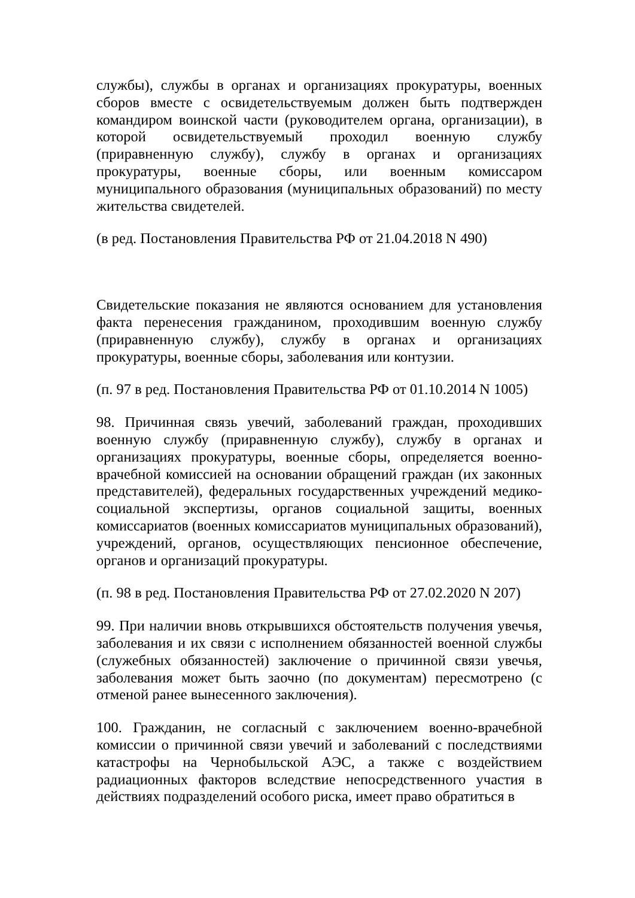службы), службы в органах и организациях прокуратуры, военных сборов вместе с освидетельствуемым должен быть подтвержден командиром воинской части (руководителем органа, организации), в которой освидетельствуемый проходил военную службу (приравненную службу), службу в органах и организациях прокуратуры, военные сборы, или военным комиссаром муниципального образования (муниципальных образований) по месту жительства свидетелей.
(в ред. Постановления Правительства РФ от 21.04.2018 N 490)
Свидетельские показания не являются основанием для установления факта перенесения гражданином, проходившим военную службу (приравненную службу), службу в органах и организациях прокуратуры, военные сборы, заболевания или контузии.
(п. 97 в ред. Постановления Правительства РФ от 01.10.2014 N 1005)
98. Причинная связь увечий, заболеваний граждан, проходивших военную службу (приравненную службу), службу в органах и организациях прокуратуры, военные сборы, определяется военно-врачебной комиссией на основании обращений граждан (их законных представителей), федеральных государственных учреждений медико-социальной экспертизы, органов социальной защиты, военных комиссариатов (военных комиссариатов муниципальных образований), учреждений, органов, осуществляющих пенсионное обеспечение, органов и организаций прокуратуры.
(п. 98 в ред. Постановления Правительства РФ от 27.02.2020 N 207)
99. При наличии вновь открывшихся обстоятельств получения увечья, заболевания и их связи с исполнением обязанностей военной службы (служебных обязанностей) заключение о причинной связи увечья, заболевания может быть заочно (по документам) пересмотрено (с отменой ранее вынесенного заключения).
100. Гражданин, не согласный с заключением военно-врачебной комиссии о причинной связи увечий и заболеваний с последствиями катастрофы на Чернобыльской АЭС, а также с воздействием радиационных факторов вследствие непосредственного участия в действиях подразделений особого риска, имеет право обратиться в